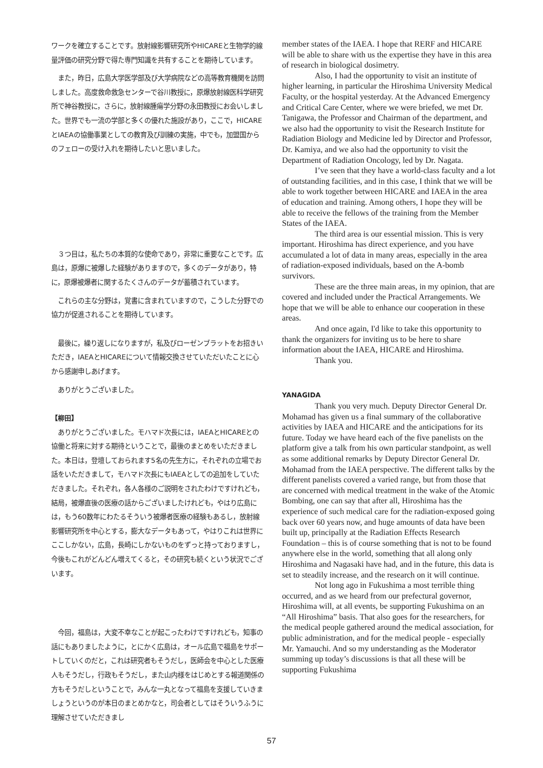ワークを確立することです。放射線影響研究所やHICAREと生物学的線量評価の研究分野で得た専門知識を共有することを期待しています。
また，昨日，広島大学医学部及び大学病院などの高等教育機関を訪問しました。高度救命救急センターで谷川教授に，原爆放射線医科学研究所で神谷教授に，さらに，放射線腫瘍学分野の永田教授にお会いしました。世界でも一流の学部と多くの優れた施設があり，ここで，HICAREとIAEAの協働事業としての教育及び訓練の実施，中でも，加盟国からのフェローの受け入れを期待したいと思いました。
３つ目は，私たちの本質的な使命であり，非常に重要なことです。広島は，原爆に被爆した経験がありますので，多くのデータがあり，特に，原爆被爆者に関するたくさんのデータが蓄積されています。
これらの主な分野は，覚書に含まれていますので，こうした分野での協力が促進されることを期待しています。
最後に，繰り返しになりますが，私及びローゼンブラットをお招きいただき，IAEAとHICAREについて情報交換させていただいたことに心から感謝申しあげます。
ありがとうございました。
【柳田】
ありがとうございました。モハマド次長には，IAEAとHICAREとの協働と将来に対する期待ということで，最後のまとめをいただきました。本日は，登壇しておられます5名の先生方に，それぞれの立場でお話をいただきまして，モハマド次長にもIAEAとしての追加をしていただきました。それぞれ，各人各様のご説明をされたわけですけれども，結局，被爆直後の医療の話からございましたけれども，やはり広島には，もう60数年にわたるそういう被爆者医療の経験もあるし，放射線影響研究所を中心とする，膨大なデータもあって，やはりこれは世界にここしかない，広島，長崎にしかないものをずっと持っておりますし，今後もこれがどんどん増えてくると，その研究も続くという状況でございます。
今回，福島は，大変不幸なことが起こったわけですけれども，知事の話にもありましたように，とにかく広島は，オール広島で福島をサポートしていくのだと，これは研究者もそうだし，医師会を中心とした医療人もそうだし，行政もそうだし，また山内様をはじめとする報道関係の方もそうだしということで，みんな一丸となって福島を支援していきましょうというのが本日のまとめかなと，司会者としてはそういうふうに理解させていただきまし
member states of the IAEA. I hope that RERF and HICARE will be able to share with us the expertise they have in this area of research in biological dosimetry.
Also, I had the opportunity to visit an institute of higher learning, in particular the Hiroshima University Medical Faculty, or the hospital yesterday. At the Advanced Emergency and Critical Care Center, where we were briefed, we met Dr. Tanigawa, the Professor and Chairman of the department, and we also had the opportunity to visit the Research Institute for Radiation Biology and Medicine led by Director and Professor, Dr. Kamiya, and we also had the opportunity to visit the Department of Radiation Oncology, led by Dr. Nagata.
I’ve seen that they have a world-class faculty and a lot of outstanding facilities, and in this case, I think that we will be able to work together between HICARE and IAEA in the area of education and training. Among others, I hope they will be able to receive the fellows of the training from the Member States of the IAEA.
The third area is our essential mission. This is very important. Hiroshima has direct experience, and you have accumulated a lot of data in many areas, especially in the area of radiation-exposed individuals, based on the A-bomb survivors.
These are the three main areas, in my opinion, that are covered and included under the Practical Arrangements. We hope that we will be able to enhance our cooperation in these areas.
And once again, I'd like to take this opportunity to thank the organizers for inviting us to be here to share information about the IAEA, HICARE and Hiroshima.
Thank you.
YANAGIDA
Thank you very much. Deputy Director General Dr. Mohamad has given us a final summary of the collaborative activities by IAEA and HICARE and the anticipations for its future. Today we have heard each of the five panelists on the platform give a talk from his own particular standpoint, as well as some additional remarks by Deputy Director General Dr. Mohamad from the IAEA perspective. The different talks by the different panelists covered a varied range, but from those that are concerned with medical treatment in the wake of the Atomic Bombing, one can say that after all, Hiroshima has the experience of such medical care for the radiation-exposed going back over 60 years now, and huge amounts of data have been built up, principally at the Radiation Effects Research Foundation – this is of course something that is not to be found anywhere else in the world, something that all along only Hiroshima and Nagasaki have had, and in the future, this data is set to steadily increase, and the research on it will continue.
Not long ago in Fukushima a most terrible thing occurred, and as we heard from our prefectural governor, Hiroshima will, at all events, be supporting Fukushima on an “All Hiroshima” basis. That also goes for the researchers, for the medical people gathered around the medical association, for public administration, and for the medical people - especially Mr. Yamauchi. And so my understanding as the Moderator summing up today’s discussions is that all these will be supporting Fukushima
57